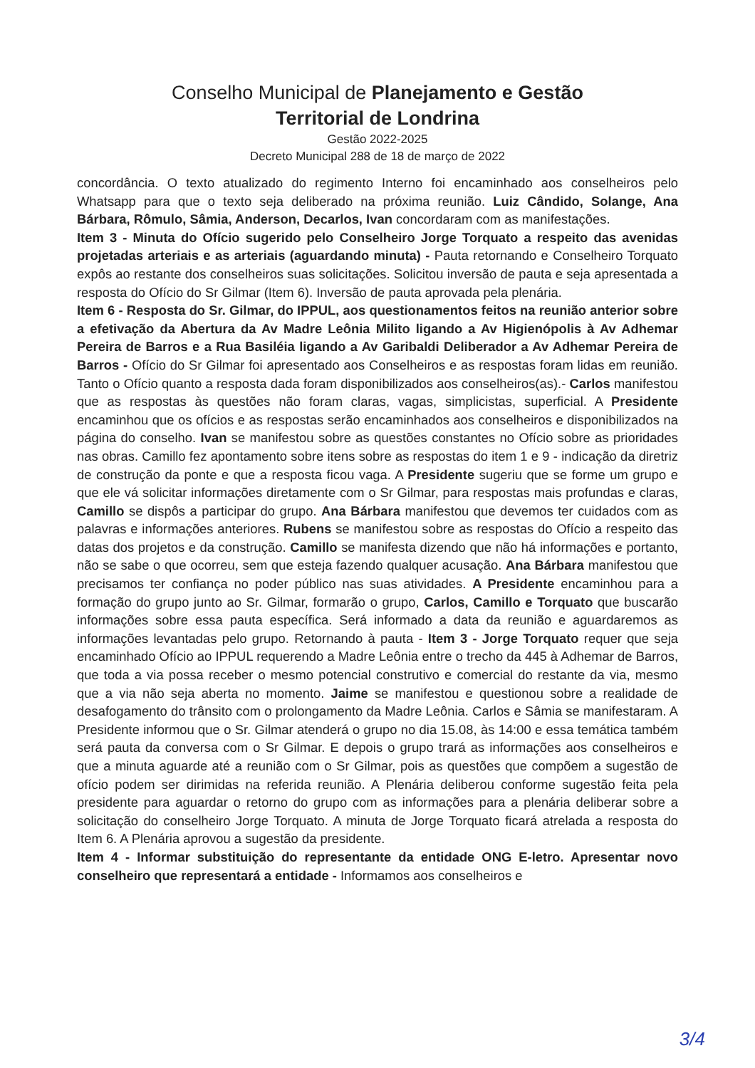Conselho Municipal de Planejamento e Gestão
Territorial de Londrina
Gestão 2022-2025
Decreto Municipal 288 de 18 de março de 2022
concordância. O texto atualizado do regimento Interno foi encaminhado aos conselheiros pelo Whatsapp para que o texto seja deliberado na próxima reunião. Luiz Cândido, Solange, Ana Bárbara, Rômulo, Sâmia, Anderson, Decarlos, Ivan concordaram com as manifestações.
Item 3 - Minuta do Ofício sugerido pelo Conselheiro Jorge Torquato a respeito das avenidas projetadas arteriais e as arteriais (aguardando minuta) - Pauta retornando e Conselheiro Torquato expôs ao restante dos conselheiros suas solicitações. Solicitou inversão de pauta e seja apresentada a resposta do Ofício do Sr Gilmar (Item 6). Inversão de pauta aprovada pela plenária.
Item 6 - Resposta do Sr. Gilmar, do IPPUL, aos questionamentos feitos na reunião anterior sobre a efetivação da Abertura da Av Madre Leônia Milito ligando a Av Higienópolis à Av Adhemar Pereira de Barros e a Rua Basiléia ligando a Av Garibaldi Deliberador a Av Adhemar Pereira de Barros - Ofício do Sr Gilmar foi apresentado aos Conselheiros e as respostas foram lidas em reunião. Tanto o Ofício quanto a resposta dada foram disponibilizados aos conselheiros(as).- Carlos manifestou que as respostas às questões não foram claras, vagas, simplicistas, superficial. A Presidente encaminhou que os ofícios e as respostas serão encaminhados aos conselheiros e disponibilizados na página do conselho. Ivan se manifestou sobre as questões constantes no Ofício sobre as prioridades nas obras. Camillo fez apontamento sobre itens sobre as respostas do item 1 e 9 - indicação da diretriz de construção da ponte e que a resposta ficou vaga. A Presidente sugeriu que se forme um grupo e que ele vá solicitar informações diretamente com o Sr Gilmar, para respostas mais profundas e claras, Camillo se dispôs a participar do grupo. Ana Bárbara manifestou que devemos ter cuidados com as palavras e informações anteriores. Rubens se manifestou sobre as respostas do Ofício a respeito das datas dos projetos e da construção. Camillo se manifesta dizendo que não há informações e portanto, não se sabe o que ocorreu, sem que esteja fazendo qualquer acusação. Ana Bárbara manifestou que precisamos ter confiança no poder público nas suas atividades. A Presidente encaminhou para a formação do grupo junto ao Sr. Gilmar, formarão o grupo, Carlos, Camillo e Torquato que buscarão informações sobre essa pauta específica. Será informado a data da reunião e aguardaremos as informações levantadas pelo grupo. Retornando à pauta - Item 3 - Jorge Torquato requer que seja encaminhado Ofício ao IPPUL requerendo a Madre Leônia entre o trecho da 445 à Adhemar de Barros, que toda a via possa receber o mesmo potencial construtivo e comercial do restante da via, mesmo que a via não seja aberta no momento. Jaime se manifestou e questionou sobre a realidade de desafogamento do trânsito com o prolongamento da Madre Leônia. Carlos e Sâmia se manifestaram. A Presidente informou que o Sr. Gilmar atenderá o grupo no dia 15.08, às 14:00 e essa temática também será pauta da conversa com o Sr Gilmar. E depois o grupo trará as informações aos conselheiros e que a minuta aguarde até a reunião com o Sr Gilmar, pois as questões que compõem a sugestão de ofício podem ser dirimidas na referida reunião. A Plenária deliberou conforme sugestão feita pela presidente para aguardar o retorno do grupo com as informações para a plenária deliberar sobre a solicitação do conselheiro Jorge Torquato. A minuta de Jorge Torquato ficará atrelada a resposta do Item 6. A Plenária aprovou a sugestão da presidente.
Item 4 - Informar substituição do representante da entidade ONG E-letro. Apresentar novo conselheiro que representará a entidade - Informamos aos conselheiros e
3/4